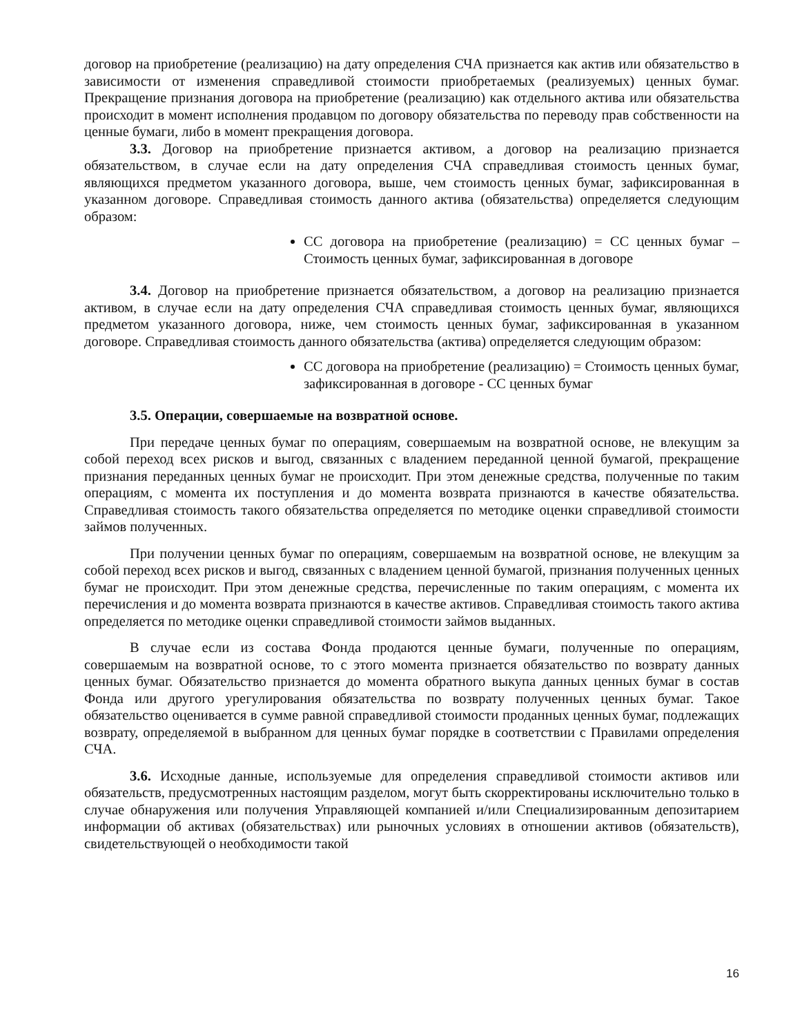договор на приобретение (реализацию) на дату определения СЧА признается как актив или обязательство в зависимости от изменения справедливой стоимости приобретаемых (реализуемых) ценных бумаг. Прекращение признания договора на приобретение (реализацию) как отдельного актива или обязательства происходит в момент исполнения продавцом по договору обязательства по переводу прав собственности на ценные бумаги, либо в момент прекращения договора.
3.3. Договор на приобретение признается активом, а договор на реализацию признается обязательством, в случае если на дату определения СЧА справедливая стоимость ценных бумаг, являющихся предметом указанного договора, выше, чем стоимость ценных бумаг, зафиксированная в указанном договоре. Справедливая стоимость данного актива (обязательства) определяется следующим образом:
СС договора на приобретение (реализацию) = СС ценных бумаг – Стоимость ценных бумаг, зафиксированная в договоре
3.4. Договор на приобретение признается обязательством, а договор на реализацию признается активом, в случае если на дату определения СЧА справедливая стоимость ценных бумаг, являющихся предметом указанного договора, ниже, чем стоимость ценных бумаг, зафиксированная в указанном договоре. Справедливая стоимость данного обязательства (актива) определяется следующим образом:
СС договора на приобретение (реализацию) = Стоимость ценных бумаг, зафиксированная в договоре - СС ценных бумаг
3.5. Операции, совершаемые на возвратной основе.
При передаче ценных бумаг по операциям, совершаемым на возвратной основе, не влекущим за собой переход всех рисков и выгод, связанных с владением переданной ценной бумагой, прекращение признания переданных ценных бумаг не происходит. При этом денежные средства, полученные по таким операциям, с момента их поступления и до момента возврата признаются в качестве обязательства. Справедливая стоимость такого обязательства определяется по методике оценки справедливой стоимости займов полученных.
При получении ценных бумаг по операциям, совершаемым на возвратной основе, не влекущим за собой переход всех рисков и выгод, связанных с владением ценной бумагой, признания полученных ценных бумаг не происходит. При этом денежные средства, перечисленные по таким операциям, с момента их перечисления и до момента возврата признаются в качестве активов. Справедливая стоимость такого актива определяется по методике оценки справедливой стоимости займов выданных.
В случае если из состава Фонда продаются ценные бумаги, полученные по операциям, совершаемым на возвратной основе, то с этого момента признается обязательство по возврату данных ценных бумаг. Обязательство признается до момента обратного выкупа данных ценных бумаг в состав Фонда или другого урегулирования обязательства по возврату полученных ценных бумаг. Такое обязательство оценивается в сумме равной справедливой стоимости проданных ценных бумаг, подлежащих возврату, определяемой в выбранном для ценных бумаг порядке в соответствии с Правилами определения СЧА.
3.6. Исходные данные, используемые для определения справедливой стоимости активов или обязательств, предусмотренных настоящим разделом, могут быть скорректированы исключительно только в случае обнаружения или получения Управляющей компанией и/или Специализированным депозитарием информации об активах (обязательствах) или рыночных условиях в отношении активов (обязательств), свидетельствующей о необходимости такой
16